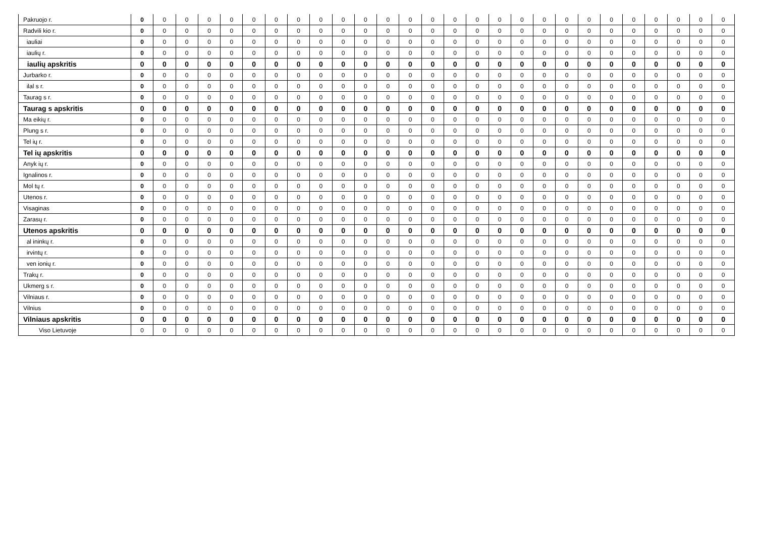| Pakruojo r. | 0 | 0 | 0 | 0 | 0 | 0 | 0 | 0 | 0 | 0 | 0 | 0 | 0 | 0 | 0 | 0 | 0 | 0 | 0 | 0 | 0 | 0 | 0 | 0 | 0 | 0 | 0 |
| Radvili kio r. | 0 | 0 | 0 | 0 | 0 | 0 | 0 | 0 | 0 | 0 | 0 | 0 | 0 | 0 | 0 | 0 | 0 | 0 | 0 | 0 | 0 | 0 | 0 | 0 | 0 | 0 | 0 |
| iauliai | 0 | 0 | 0 | 0 | 0 | 0 | 0 | 0 | 0 | 0 | 0 | 0 | 0 | 0 | 0 | 0 | 0 | 0 | 0 | 0 | 0 | 0 | 0 | 0 | 0 | 0 | 0 |
| iaulių r. | 0 | 0 | 0 | 0 | 0 | 0 | 0 | 0 | 0 | 0 | 0 | 0 | 0 | 0 | 0 | 0 | 0 | 0 | 0 | 0 | 0 | 0 | 0 | 0 | 0 | 0 | 0 |
| iaulių apskritis | 0 | 0 | 0 | 0 | 0 | 0 | 0 | 0 | 0 | 0 | 0 | 0 | 0 | 0 | 0 | 0 | 0 | 0 | 0 | 0 | 0 | 0 | 0 | 0 | 0 | 0 | 0 |
| Jurbarko r. | 0 | 0 | 0 | 0 | 0 | 0 | 0 | 0 | 0 | 0 | 0 | 0 | 0 | 0 | 0 | 0 | 0 | 0 | 0 | 0 | 0 | 0 | 0 | 0 | 0 | 0 | 0 |
| ilal s r. | 0 | 0 | 0 | 0 | 0 | 0 | 0 | 0 | 0 | 0 | 0 | 0 | 0 | 0 | 0 | 0 | 0 | 0 | 0 | 0 | 0 | 0 | 0 | 0 | 0 | 0 | 0 |
| Taurag s r. | 0 | 0 | 0 | 0 | 0 | 0 | 0 | 0 | 0 | 0 | 0 | 0 | 0 | 0 | 0 | 0 | 0 | 0 | 0 | 0 | 0 | 0 | 0 | 0 | 0 | 0 | 0 |
| Taurag s apskritis | 0 | 0 | 0 | 0 | 0 | 0 | 0 | 0 | 0 | 0 | 0 | 0 | 0 | 0 | 0 | 0 | 0 | 0 | 0 | 0 | 0 | 0 | 0 | 0 | 0 | 0 | 0 |
| Ma eikių r. | 0 | 0 | 0 | 0 | 0 | 0 | 0 | 0 | 0 | 0 | 0 | 0 | 0 | 0 | 0 | 0 | 0 | 0 | 0 | 0 | 0 | 0 | 0 | 0 | 0 | 0 | 0 |
| Plung s r. | 0 | 0 | 0 | 0 | 0 | 0 | 0 | 0 | 0 | 0 | 0 | 0 | 0 | 0 | 0 | 0 | 0 | 0 | 0 | 0 | 0 | 0 | 0 | 0 | 0 | 0 | 0 |
| Tel ių r. | 0 | 0 | 0 | 0 | 0 | 0 | 0 | 0 | 0 | 0 | 0 | 0 | 0 | 0 | 0 | 0 | 0 | 0 | 0 | 0 | 0 | 0 | 0 | 0 | 0 | 0 | 0 |
| Tel ių apskritis | 0 | 0 | 0 | 0 | 0 | 0 | 0 | 0 | 0 | 0 | 0 | 0 | 0 | 0 | 0 | 0 | 0 | 0 | 0 | 0 | 0 | 0 | 0 | 0 | 0 | 0 | 0 |
| Anyk ių r. | 0 | 0 | 0 | 0 | 0 | 0 | 0 | 0 | 0 | 0 | 0 | 0 | 0 | 0 | 0 | 0 | 0 | 0 | 0 | 0 | 0 | 0 | 0 | 0 | 0 | 0 | 0 |
| Ignalinos r. | 0 | 0 | 0 | 0 | 0 | 0 | 0 | 0 | 0 | 0 | 0 | 0 | 0 | 0 | 0 | 0 | 0 | 0 | 0 | 0 | 0 | 0 | 0 | 0 | 0 | 0 | 0 |
| Mol tų r. | 0 | 0 | 0 | 0 | 0 | 0 | 0 | 0 | 0 | 0 | 0 | 0 | 0 | 0 | 0 | 0 | 0 | 0 | 0 | 0 | 0 | 0 | 0 | 0 | 0 | 0 | 0 |
| Utenos r. | 0 | 0 | 0 | 0 | 0 | 0 | 0 | 0 | 0 | 0 | 0 | 0 | 0 | 0 | 0 | 0 | 0 | 0 | 0 | 0 | 0 | 0 | 0 | 0 | 0 | 0 | 0 |
| Visaginas | 0 | 0 | 0 | 0 | 0 | 0 | 0 | 0 | 0 | 0 | 0 | 0 | 0 | 0 | 0 | 0 | 0 | 0 | 0 | 0 | 0 | 0 | 0 | 0 | 0 | 0 | 0 |
| Zarasų r. | 0 | 0 | 0 | 0 | 0 | 0 | 0 | 0 | 0 | 0 | 0 | 0 | 0 | 0 | 0 | 0 | 0 | 0 | 0 | 0 | 0 | 0 | 0 | 0 | 0 | 0 | 0 |
| Utenos apskritis | 0 | 0 | 0 | 0 | 0 | 0 | 0 | 0 | 0 | 0 | 0 | 0 | 0 | 0 | 0 | 0 | 0 | 0 | 0 | 0 | 0 | 0 | 0 | 0 | 0 | 0 | 0 |
| al ininkų r. | 0 | 0 | 0 | 0 | 0 | 0 | 0 | 0 | 0 | 0 | 0 | 0 | 0 | 0 | 0 | 0 | 0 | 0 | 0 | 0 | 0 | 0 | 0 | 0 | 0 | 0 | 0 |
| irvintų r. | 0 | 0 | 0 | 0 | 0 | 0 | 0 | 0 | 0 | 0 | 0 | 0 | 0 | 0 | 0 | 0 | 0 | 0 | 0 | 0 | 0 | 0 | 0 | 0 | 0 | 0 | 0 |
| ven ionių r. | 0 | 0 | 0 | 0 | 0 | 0 | 0 | 0 | 0 | 0 | 0 | 0 | 0 | 0 | 0 | 0 | 0 | 0 | 0 | 0 | 0 | 0 | 0 | 0 | 0 | 0 | 0 |
| Trakų r. | 0 | 0 | 0 | 0 | 0 | 0 | 0 | 0 | 0 | 0 | 0 | 0 | 0 | 0 | 0 | 0 | 0 | 0 | 0 | 0 | 0 | 0 | 0 | 0 | 0 | 0 | 0 |
| Ukmerg s r. | 0 | 0 | 0 | 0 | 0 | 0 | 0 | 0 | 0 | 0 | 0 | 0 | 0 | 0 | 0 | 0 | 0 | 0 | 0 | 0 | 0 | 0 | 0 | 0 | 0 | 0 | 0 |
| Vilniaus r. | 0 | 0 | 0 | 0 | 0 | 0 | 0 | 0 | 0 | 0 | 0 | 0 | 0 | 0 | 0 | 0 | 0 | 0 | 0 | 0 | 0 | 0 | 0 | 0 | 0 | 0 | 0 |
| Vilnius | 0 | 0 | 0 | 0 | 0 | 0 | 0 | 0 | 0 | 0 | 0 | 0 | 0 | 0 | 0 | 0 | 0 | 0 | 0 | 0 | 0 | 0 | 0 | 0 | 0 | 0 | 0 |
| Vilniaus apskritis | 0 | 0 | 0 | 0 | 0 | 0 | 0 | 0 | 0 | 0 | 0 | 0 | 0 | 0 | 0 | 0 | 0 | 0 | 0 | 0 | 0 | 0 | 0 | 0 | 0 | 0 | 0 |
| Viso Lietuvoje | 0 | 0 | 0 | 0 | 0 | 0 | 0 | 0 | 0 | 0 | 0 | 0 | 0 | 0 | 0 | 0 | 0 | 0 | 0 | 0 | 0 | 0 | 0 | 0 | 0 | 0 | 0 |